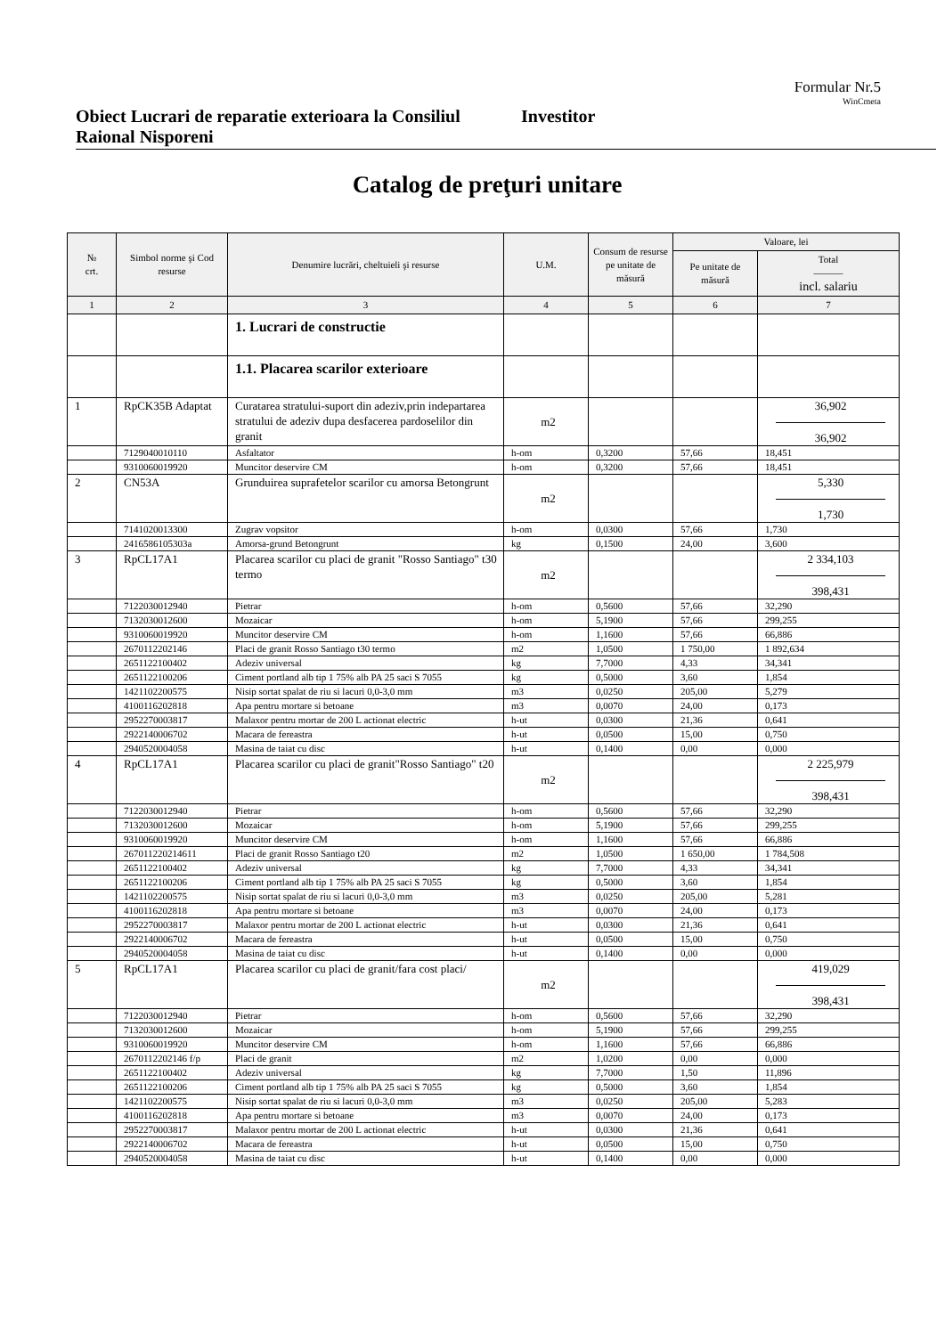Formular Nr.5
WinCmeta
Obiect Lucrari de reparatie exterioara la Consiliul Raional Nisporeni
Investitor
Catalog de preţuri unitare
| № crt. | Simbol norme şi Cod resurse | Denumire lucrări, cheltuieli şi resurse | U.M. | Consum de resurse pe unitate de măsură | Valoare, lei | |
| --- | --- | --- | --- | --- | --- | --- |
| | | | | | Pe unitate de măsură | Total ——— incl. salariu |
| 1 | 2 | 3 | 4 | 5 | 6 | 7 |
| | | 1. Lucrari de constructie | | | | |
| | | 1.1. Placarea scarilor exterioare | | | | |
| 1 | RpCK35B Adaptat | Curatarea stratului-suport din adeziv,prin indepartarea stratului de adeziv dupa desfacerea pardoselilor din granit | m2 | | | 36,902 36,902 |
| | 7129040010110 | Asfaltator | h-om | 0,3200 | 57,66 | 18,451 |
| | 9310060019920 | Muncitor deservire CM | h-om | 0,3200 | 57,66 | 18,451 |
| 2 | CN53A | Grunduirea suprafetelor scarilor cu amorsa Betongrunt | m2 | | | 5,330 1,730 |
| | 7141020013300 | Zugrav vopsitor | h-om | 0,0300 | 57,66 | 1,730 |
| | 2416586105303a | Amorsa-grund Betongrunt | kg | 0,1500 | 24,00 | 3,600 |
| 3 | RpCL17A1 | Placarea scarilor cu placi de granit "Rosso Santiago" t30 termo | m2 | | | 2 334,103 398,431 |
| | 7122030012940 | Pietrar | h-om | 0,5600 | 57,66 | 32,290 |
| | 7132030012600 | Mozaicar | h-om | 5,1900 | 57,66 | 299,255 |
| | 9310060019920 | Muncitor deservire CM | h-om | 1,1600 | 57,66 | 66,886 |
| | 2670112202146 | Placi de granit Rosso Santiago t30 termo | m2 | 1,0500 | 1 750,00 | 1 892,634 |
| | 2651122100402 | Adeziv universal | kg | 7,7000 | 4,33 | 34,341 |
| | 2651122100206 | Ciment portland alb tip 1 75% alb PA 25 saci S 7055 | kg | 0,5000 | 3,60 | 1,854 |
| | 1421102200575 | Nisip sortat spalat de riu si lacuri 0,0-3,0 mm | m3 | 0,0250 | 205,00 | 5,279 |
| | 4100116202818 | Apa pentru mortare si betoane | m3 | 0,0070 | 24,00 | 0,173 |
| | 2952270003817 | Malaxor pentru mortar de 200 L actionat electric | h-ut | 0,0300 | 21,36 | 0,641 |
| | 2922140006702 | Macara de fereastra | h-ut | 0,0500 | 15,00 | 0,750 |
| | 2940520004058 | Masina de taiat cu disc | h-ut | 0,1400 | 0,00 | 0,000 |
| 4 | RpCL17A1 | Placarea scarilor cu placi de granit"Rosso Santiago" t20 | m2 | | | 2 225,979 398,431 |
| | 7122030012940 | Pietrar | h-om | 0,5600 | 57,66 | 32,290 |
| | 7132030012600 | Mozaicar | h-om | 5,1900 | 57,66 | 299,255 |
| | 9310060019920 | Muncitor deservire CM | h-om | 1,1600 | 57,66 | 66,886 |
| | 267011220214611 | Placi de granit Rosso Santiago t20 | m2 | 1,0500 | 1 650,00 | 1 784,508 |
| | 2651122100402 | Adeziv universal | kg | 7,7000 | 4,33 | 34,341 |
| | 2651122100206 | Ciment portland alb tip 1 75% alb PA 25 saci S 7055 | kg | 0,5000 | 3,60 | 1,854 |
| | 1421102200575 | Nisip sortat spalat de riu si lacuri 0,0-3,0 mm | m3 | 0,0250 | 205,00 | 5,281 |
| | 4100116202818 | Apa pentru mortare si betoane | m3 | 0,0070 | 24,00 | 0,173 |
| | 2952270003817 | Malaxor pentru mortar de 200 L actionat electric | h-ut | 0,0300 | 21,36 | 0,641 |
| | 2922140006702 | Macara de fereastra | h-ut | 0,0500 | 15,00 | 0,750 |
| | 2940520004058 | Masina de taiat cu disc | h-ut | 0,1400 | 0,00 | 0,000 |
| 5 | RpCL17A1 | Placarea scarilor cu placi de granit/fara cost placi/ | m2 | | | 419,029 398,431 |
| | 7122030012940 | Pietrar | h-om | 0,5600 | 57,66 | 32,290 |
| | 7132030012600 | Mozaicar | h-om | 5,1900 | 57,66 | 299,255 |
| | 9310060019920 | Muncitor deservire CM | h-om | 1,1600 | 57,66 | 66,886 |
| | 2670112202146 f/p | Placi de granit | m2 | 1,0200 | 0,00 | 0,000 |
| | 2651122100402 | Adeziv universal | kg | 7,7000 | 1,50 | 11,896 |
| | 2651122100206 | Ciment portland alb tip 1 75% alb PA 25 saci S 7055 | kg | 0,5000 | 3,60 | 1,854 |
| | 1421102200575 | Nisip sortat spalat de riu si lacuri 0,0-3,0 mm | m3 | 0,0250 | 205,00 | 5,283 |
| | 4100116202818 | Apa pentru mortare si betoane | m3 | 0,0070 | 24,00 | 0,173 |
| | 2952270003817 | Malaxor pentru mortar de 200 L actionat electric | h-ut | 0,0300 | 21,36 | 0,641 |
| | 2922140006702 | Macara de fereastra | h-ut | 0,0500 | 15,00 | 0,750 |
| | 2940520004058 | Masina de taiat cu disc | h-ut | 0,1400 | 0,00 | 0,000 |